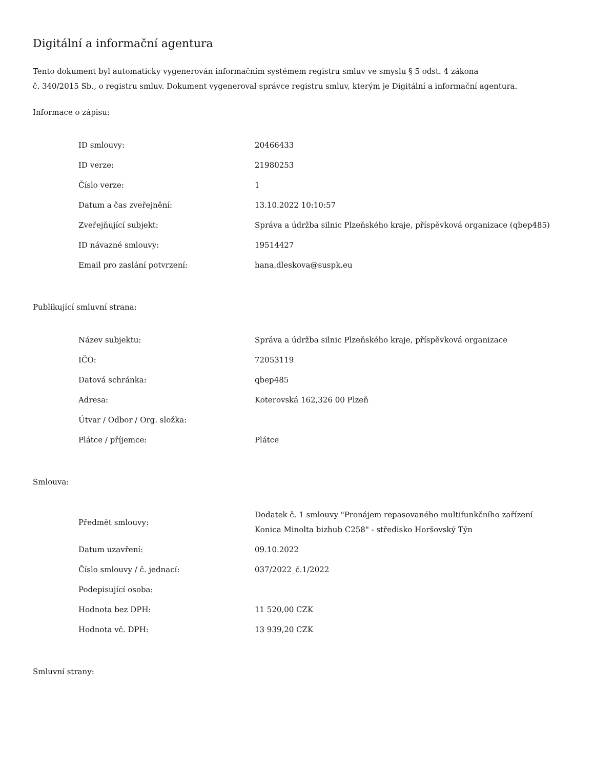Digitální a informační agentura
Tento dokument byl automaticky vygenerován informačním systémem registru smluv ve smyslu § 5 odst. 4 zákona
č. 340/2015 Sb., o registru smluv. Dokument vygeneroval správce registru smluv, kterým je Digitální a informační agentura.
Informace o zápisu:
| ID smlouvy: | 20466433 |
| ID verze: | 21980253 |
| Číslo verze: | 1 |
| Datum a čas zveřejnění: | 13.10.2022 10:10:57 |
| Zveřejňující subjekt: | Správa a údržba silnic Plzeňského kraje, příspěvková organizace (qbep485) |
| ID návazné smlouvy: | 19514427 |
| Email pro zaslání potvrzení: | hana.dleskova@suspk.eu |
Publikující smluvní strana:
| Název subjektu: | Správa a údržba silnic Plzeňského kraje, příspěvková organizace |
| IČO: | 72053119 |
| Datová schránka: | qbep485 |
| Adresa: | Koterovská 162,326 00 Plzeň |
| Útvar / Odbor / Org. složka: | |
| Plátce / příjemce: | Plátce |
Smlouva:
| Předmět smlouvy: | Dodatek č. 1 smlouvy "Pronájem repasovaného multifunkčního zařízení Konica Minolta bizhub C258" - středisko Horšovský Týn |
| Datum uzavření: | 09.10.2022 |
| Číslo smlouvy / č. jednací: | 037/2022_č.1/2022 |
| Podepisující osoba: | |
| Hodnota bez DPH: | 11 520,00 CZK |
| Hodnota vč. DPH: | 13 939,20 CZK |
Smluvní strany: